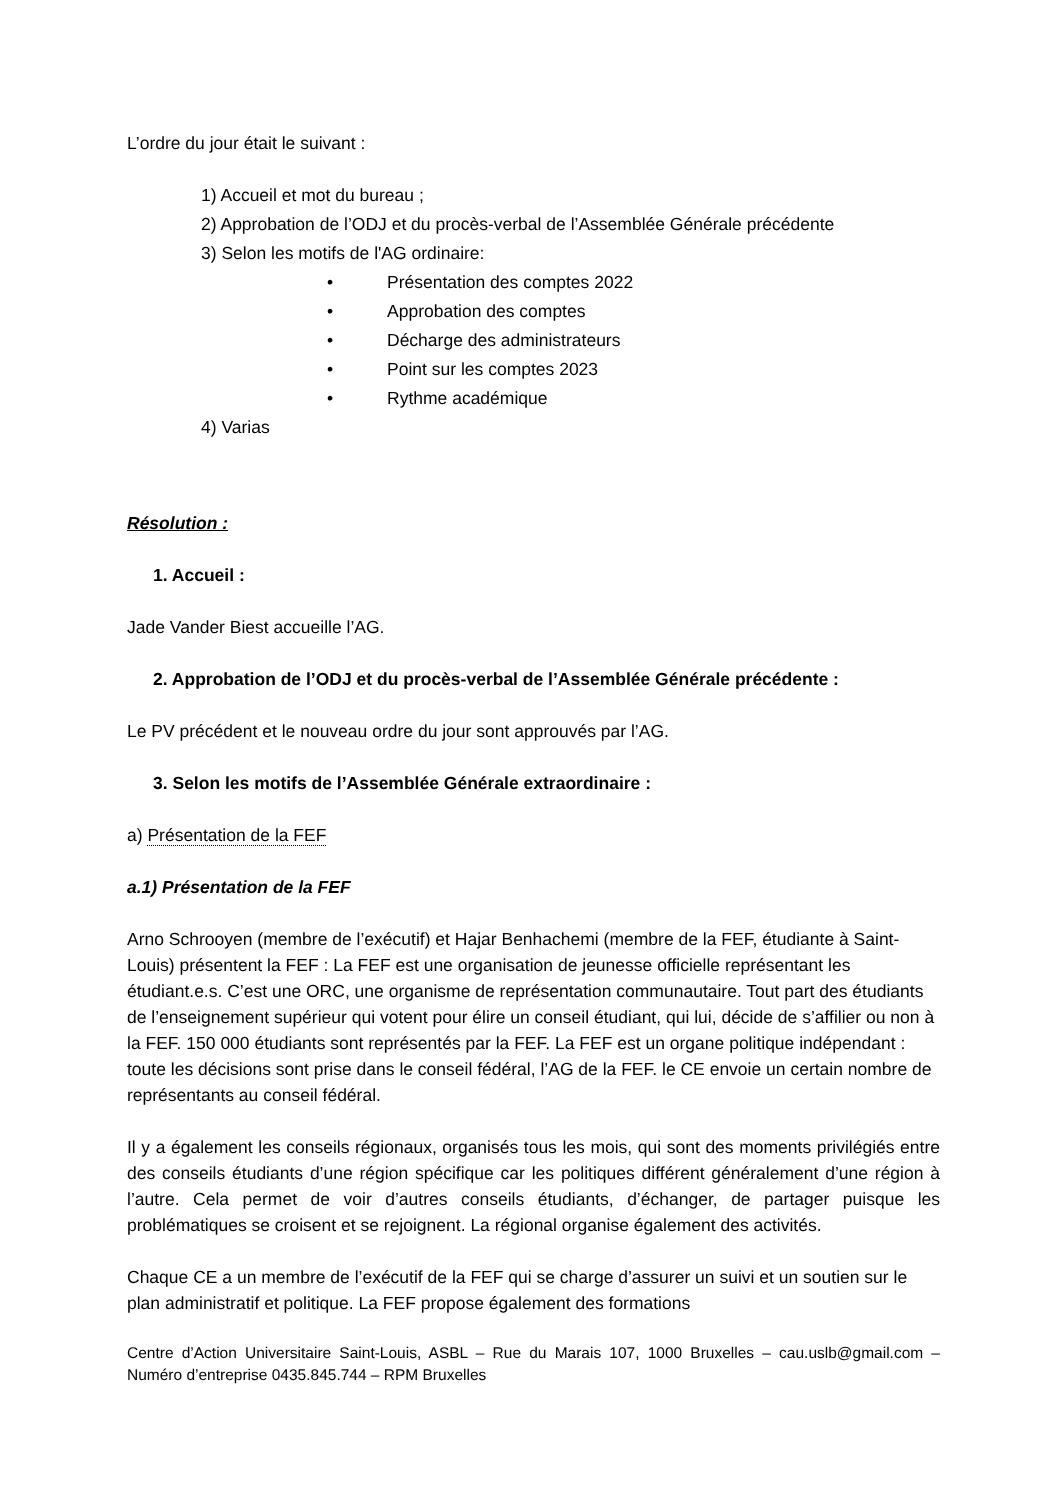L’ordre du jour était le suivant :
1) Accueil et mot du bureau ;
2) Approbation de l’ODJ et du procès-verbal de l’Assemblée Générale précédente
3) Selon les motifs de l'AG ordinaire:
• Présentation des comptes 2022
• Approbation des comptes
• Décharge des administrateurs
• Point sur les comptes 2023
• Rythme académique
4) Varias
Résolution :
1. Accueil :
Jade Vander Biest accueille l’AG.
2. Approbation de l’ODJ et du procès-verbal de l’Assemblée Générale précédente :
Le PV précédent et le nouveau ordre du jour sont approuvés par l’AG.
3. Selon les motifs de l’Assemblée Générale extraordinaire :
a) Présentation de la FEF
a.1) Présentation de la FEF
Arno Schrooyen (membre de l’exécutif) et Hajar Benhachemi (membre de la FEF, étudiante à Saint-Louis) présentent la FEF : La FEF est une organisation de jeunesse officielle représentant les étudiant.e.s. C’est une ORC, une organisme de représentation communautaire. Tout part des étudiants de l’enseignement supérieur qui votent pour élire un conseil étudiant, qui lui, décide de s’affilier ou non à la FEF. 150 000 étudiants sont représentés par la FEF. La FEF est un organe politique indépendant : toute les décisions sont prise dans le conseil fédéral, l’AG de la FEF. le CE envoie un certain nombre de représentants au conseil fédéral.
Il y a également les conseils régionaux, organisés tous les mois, qui sont des moments privilégiés entre des conseils étudiants d’une région spécifique car les politiques différent généralement d’une région à l’autre. Cela permet de voir d’autres conseils étudiants, d’échanger, de partager puisque les problématiques se croisent et se rejoignent. La régional organise également des activités.
Chaque CE a un membre de l’exécutif de la FEF qui se charge d’assurer un suivi et un soutien sur le plan administratif et politique. La FEF propose également des formations
Centre d’Action Universitaire Saint-Louis, ASBL – Rue du Marais 107, 1000 Bruxelles – cau.uslb@gmail.com – Numéro d’entreprise 0435.845.744 – RPM Bruxelles